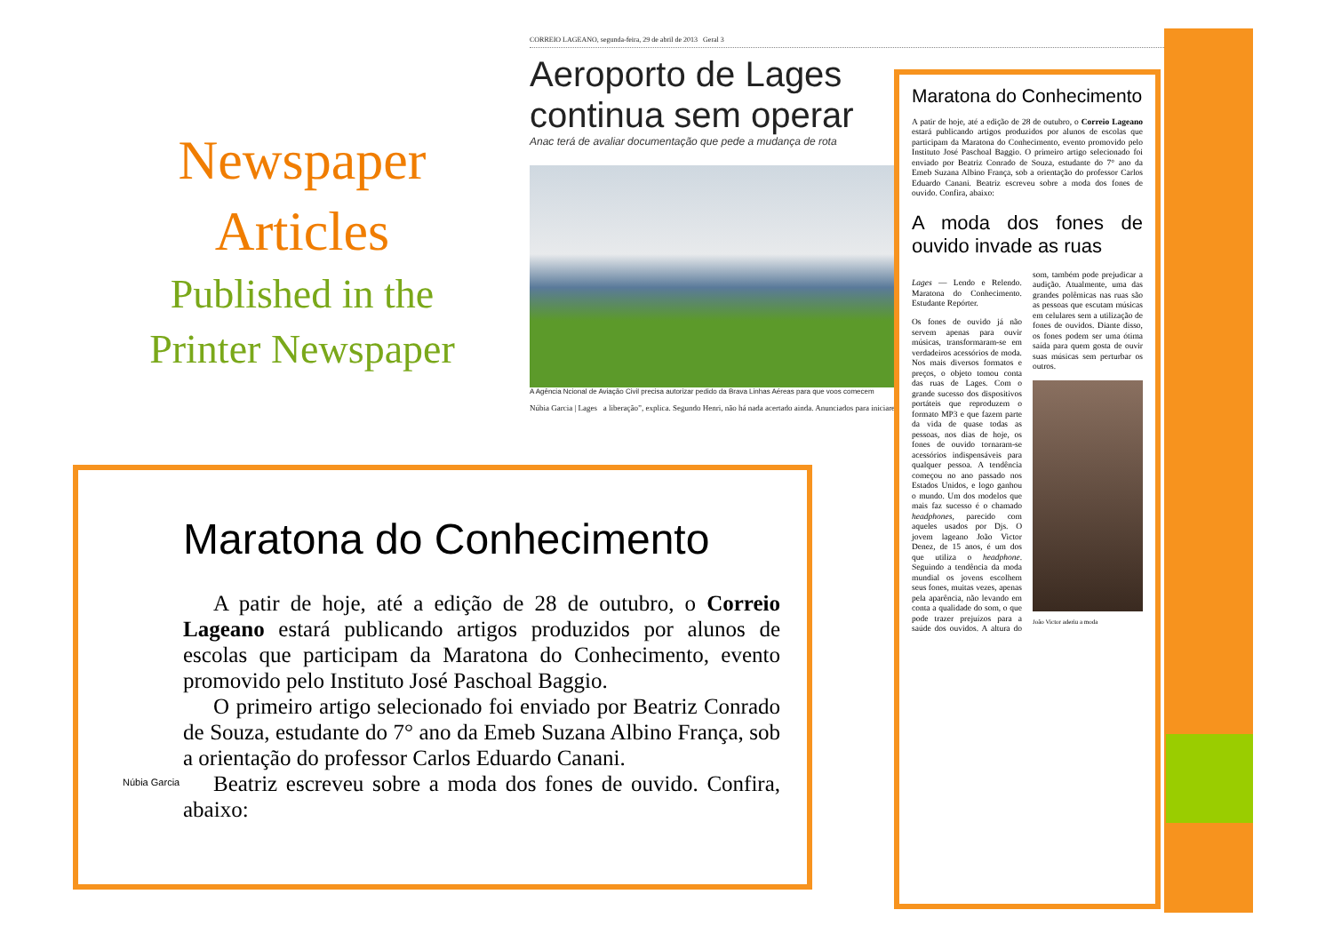Newspaper
Articles
Published in the
Printer Newspaper
CORREIO LAGEANO, segunda-feira, 29 de abril de 2013 Geral 3
Aeroporto de Lages
continua sem operar
Anac terá de avaliar documentação que pede a mudança de rota
A Agência Ncional de Aviação Civil precisa autorizar pedido da Brava Linhas Aéreas para que voos comecem
Núbia Garcia | Lages a liberação”, explica. Segundo Henri, não há nada acertado ainda. Anunciados para iniciarem...
Maratona do Conhecimento
A patir de hoje, até a edição de 28 de outubro, o Correio Lageano estará publicando artigos produzidos por alunos de escolas que participam da Maratona do Conhecimento, evento promovido pelo Instituto José Paschoal Baggio. O primeiro artigo selecionado foi enviado por Beatriz Conrado de Souza, estudante do 7° ano da Emeb Suzana Albino França, sob a orientação do professor Carlos Eduardo Canani. Beatriz escreveu sobre a moda dos fones de ouvido. Confira, abaixo:
A moda dos fones de ouvido invade as ruas
Lages — Lendo e Relendo. Maratona do Conhecimento. Estudante Repórter.
Os fones de ouvido já não servem apenas para ouvir músicas, transformaram-se em verdadeiros acessórios de moda. Nos mais diversos formatos e preços, o objeto tomou conta das ruas de Lages. Com o grande sucesso dos dispositivos portáteis que reproduzem o formato MP3 e que fazem parte da vida de quase todas as pessoas, nos dias de hoje, os fones de ouvido tornaram-se acessórios indispensáveis para qualquer pessoa. A tendência começou no ano passado nos Estados Unidos, e logo ganhou o mundo. Um dos modelos que mais faz sucesso é o chamado headphones, parecido com aqueles usados por Djs. O jovem lageano João Victor Denez, de 15 anos, é um dos que utiliza o headphone. Seguindo a tendência da moda mundial os jovens escolhem seus fones, muitas vezes, apenas pela aparência, não levando em conta a qualidade do som, o que pode trazer prejuízos para a saúde dos ouvidos. A altura do som, também pode prejudicar a audição. Atualmente, uma das grandes polêmicas nas ruas são as pessoas que escutam músicas em celulares sem a utilização de fones de ouvidos. Diante disso, os fones podem ser uma ótima saída para quem gosta de ouvir suas músicas sem perturbar os outros.
João Victor aderiu a moda
Núbia Garcia
Maratona do Conhecimento
A patir de hoje, até a edição de 28 de outubro, o Correio Lageano estará publicando artigos produzidos por alunos de escolas que participam da Maratona do Conhecimento, evento promovido pelo Instituto José Paschoal Baggio.
O primeiro artigo selecionado foi enviado por Beatriz Conrado de Souza, estudante do 7° ano da Emeb Suzana Albino França, sob a orientação do professor Carlos Eduardo Canani.
Beatriz escreveu sobre a moda dos fones de ouvido. Confira, abaixo: